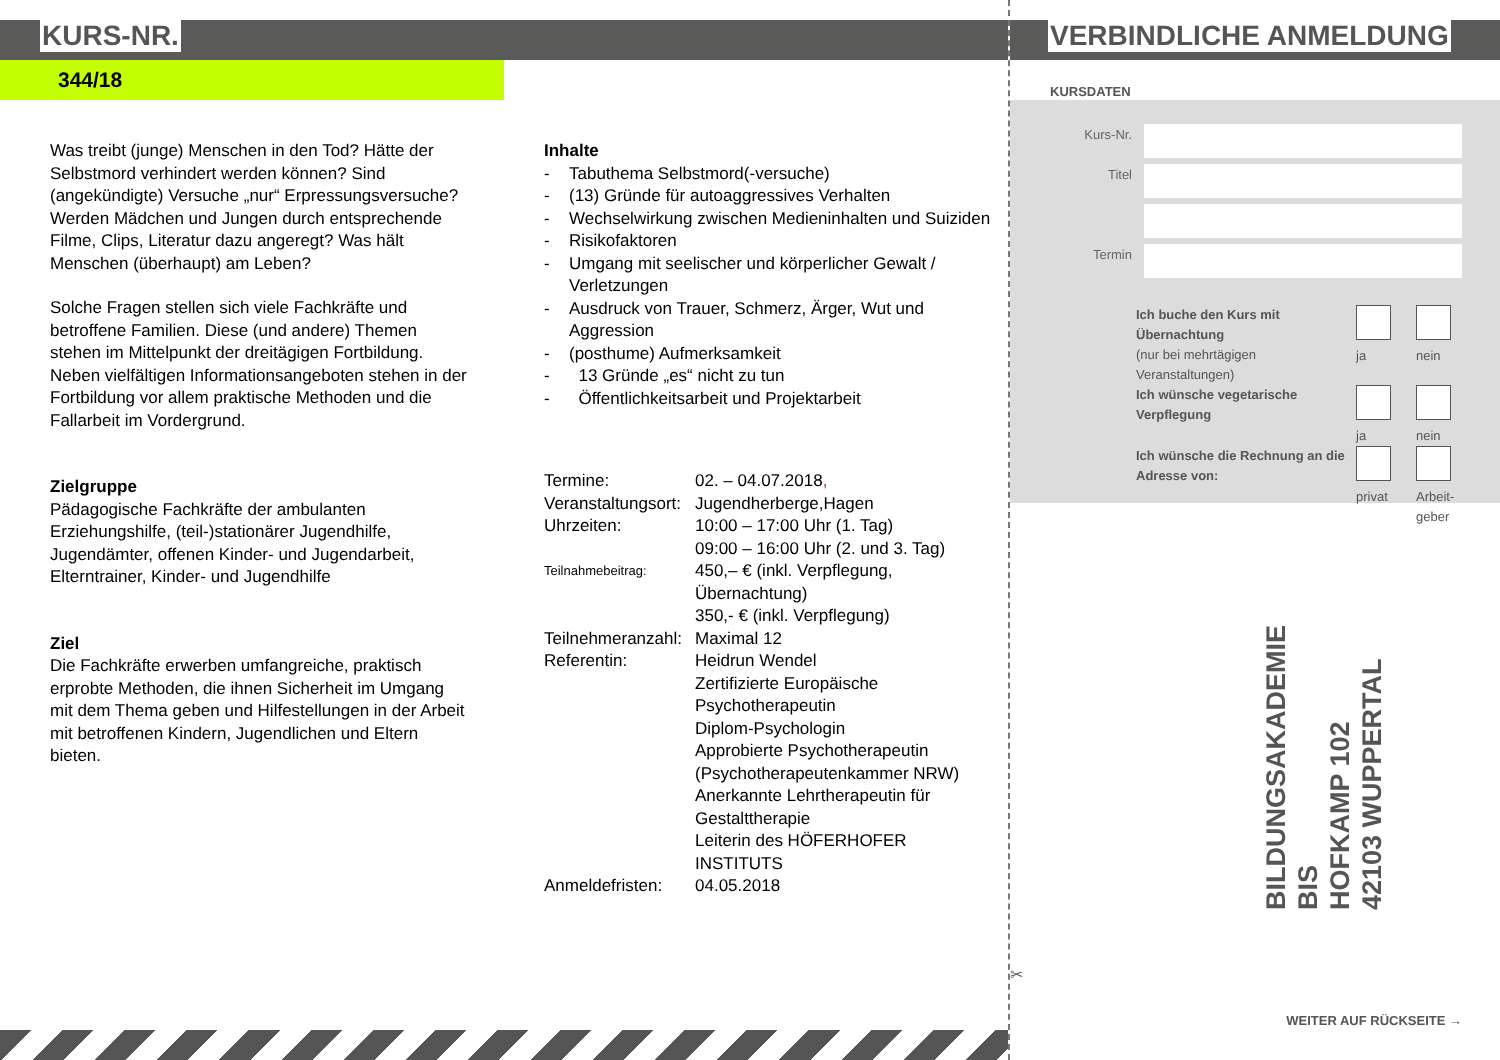KURS-NR.
344/18
Was treibt (junge) Menschen in den Tod? Hätte der Selbstmord verhindert werden können? Sind (angekündigte) Versuche „nur“ Erpressungsversuche? Werden Mädchen und Jungen durch entsprechende Filme, Clips, Literatur dazu angeregt? Was hält Menschen (überhaupt) am Leben?
Solche Fragen stellen sich viele Fachkräfte und betroffene Familien. Diese (und andere) Themen stehen im Mittelpunkt der dreitägigen Fortbildung. Neben vielfältigen Informationsangeboten stehen in der Fortbildung vor allem praktische Methoden und die Fallarbeit im Vordergrund.
Zielgruppe
Pädagogische Fachkräfte der ambulanten Erziehungshilfe, (teil-)stationärer Jugendhilfe, Jugendämter, offenen Kinder- und Jugendarbeit, Elterntrainer, Kinder- und Jugendhilfe
Ziel
Die Fachkräfte erwerben umfangreiche, praktisch erprobte Methoden, die ihnen Sicherheit im Umgang mit dem Thema geben und Hilfestellungen in der Arbeit mit betroffenen Kindern, Jugendlichen und Eltern bieten.
Inhalte
| - | Tabuthema Selbstmord(-versuche) |
| - | (13) Gründe für autoaggressives Verhalten |
| - | Wechselwirkung zwischen Medieninhalten und Suiziden |
| - | Risikofaktoren |
| - | Umgang mit seelischer und körperlicher Gewalt / Verletzungen |
| - | Ausdruck von Trauer, Schmerz, Ärger, Wut und Aggression |
| - | (posthume) Aufmerksamkeit |
| - | 13 Gründe „es“ nicht zu tun |
| - | Öffentlichkeitsarbeit und Projektarbeit |
| Termine: | 02. – 04.07.2018 , |
| Veranstaltungsort: | Jugendherberge,Hagen |
| Uhrzeiten: | 10:00 – 17:00 Uhr (1. Tag) 09:00 – 16:00 Uhr (2. und 3. Tag) |
| Teilnahmebeitrag: | 450,– € (inkl. Verpflegung, Übernachtung) 350,- € (inkl. Verpflegung) |
| Teilnehmeranzahl: | Maximal 12 |
| Referentin: | Heidrun Wendel Zertifizierte Europäische Psychotherapeutin Diplom-Psychologin Approbierte Psychotherapeutin (Psychotherapeutenkammer NRW) Anerkannte Lehrtherapeutin für Gestalttherapie Leiterin des HÖFERHOFER INSTITUTS |
| Anmeldefristen: | 04.05.2018 |
VERBINDLICHE ANMELDUNG
KURSDATEN
| Kurs-Nr. | |
| Titel | |
| Termin | |
| Ich buche den Kurs mit Übernachtung (nur bei mehrtägigen Veranstaltungen) | ja | nein |
| Ich wünsche vegetarische Verpflegung | ja | nein |
| Ich wünsche die Rechnung an die Adresse von: | privat | Arbeit- geber |
BILDUNGSAKADEMIE BIS
HOFKAMP 102
42103 WUPPERTAL
✂
WEITER AUF RÜCKSEITE →